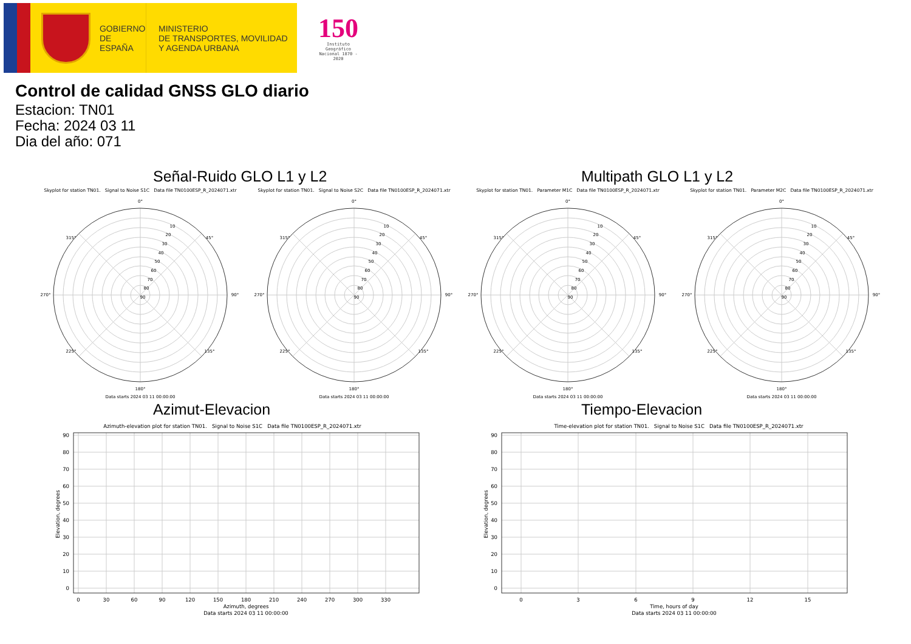GOBIERNO
DE ESPAÑA
MINISTERIO
DE TRANSPORTES, MOVILIDAD
Y AGENDA URBANA
150
Instituto Geográfico
Nacional 1870 - 2020
Control de calidad GNSS GLO diario
Estacion: TN01
Fecha: 2024 03 11
Dia del año: 071
Señal-Ruido GLO L1 y L2 Multipath GLO L1 y L2
Skyplot for station TN01. Signal to Noise S1C Data file TN0100ESP_R_2024071.xtr
0°
45°
90°
135°
180°
225°
270°
315°
10
20
30
40
50
60
70
80
90
Data starts 2024 03 11 00:00:00
Skyplot for station TN01. Signal to Noise S2C Data file TN0100ESP_R_2024071.xtr
0°
45°
90°
135°
180°
225°
270°
315°
10
20
30
40
50
60
70
80
90
Data starts 2024 03 11 00:00:00
Skyplot for station TN01. Parameter M1C Data file TN0100ESP_R_2024071.xtr
0°
45°
90°
135°
180°
225°
270°
315°
10
20
30
40
50
60
70
80
90
Data starts 2024 03 11 00:00:00
Skyplot for station TN01. Parameter M2C Data file TN0100ESP_R_2024071.xtr
0°
45°
90°
135°
180°
225°
270°
315°
10
20
30
40
50
60
70
80
90
Data starts 2024 03 11 00:00:00
Azimut-Elevacion
Azimuth-elevation plot for station TN01. Signal to Noise S1C Data file TN0100ESP_R_2024071.xtr
90
80
70
60
50
40
30
20
10
0
0
30
60
90
120
150
180
210
240
270
300
330
Azimuth, degrees
Data starts 2024 03 11 00:00:00
Elevation, degrees
Tiempo-Elevacion
Time-elevation plot for station TN01. Signal to Noise S1C Data file TN0100ESP_R_2024071.xtr
90
80
70
60
50
40
30
20
10
0
0
3
6
9
12
15
Time, hours of day
Data starts 2024 03 11 00:00:00
Elevation, degrees